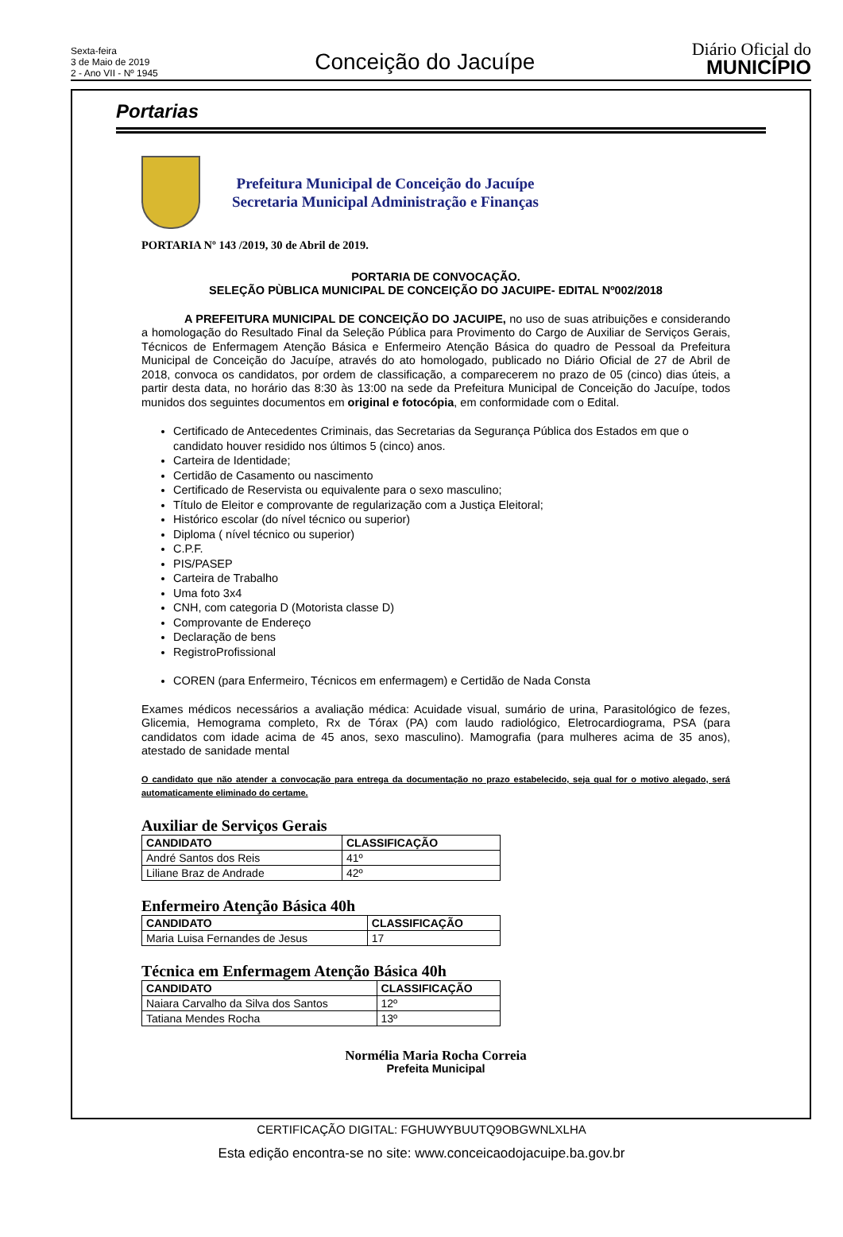Sexta-feira
3 de Maio de 2019
2 - Ano VII - Nº 1945
Conceição do Jacuípe
Diário Oficial do
MUNICÍPIO
Portarias
Prefeitura Municipal de Conceição do Jacuípe
Secretaria Municipal Administração e Finanças
PORTARIA Nº 143 /2019, 30 de Abril de 2019.
PORTARIA DE CONVOCAÇÃO.
SELEÇÃO PÙBLICA MUNICIPAL DE CONCEIÇÃO DO JACUIPE- EDITAL Nº002/2018
A PREFEITURA MUNICIPAL DE CONCEIÇÃO DO JACUIPE, no uso de suas atribuições e considerando a homologação do Resultado Final da Seleção Pública para Provimento do Cargo de Auxiliar de Serviços Gerais, Técnicos de Enfermagem Atenção Básica e Enfermeiro Atenção Básica do quadro de Pessoal da Prefeitura Municipal de Conceição do Jacuípe, através do ato homologado, publicado no Diário Oficial de 27 de Abril de 2018, convoca os candidatos, por ordem de classificação, a comparecerem no prazo de 05 (cinco) dias úteis, a partir desta data, no horário das 8:30 às 13:00 na sede da Prefeitura Municipal de Conceição do Jacuípe, todos munidos dos seguintes documentos em original e fotocópia, em conformidade com o Edital.
Certificado de Antecedentes Criminais, das Secretarias da Segurança Pública dos Estados em que o candidato houver residido nos últimos 5 (cinco) anos.
Carteira de Identidade;
Certidão de Casamento ou nascimento
Certificado de Reservista ou equivalente para o sexo masculino;
Título de Eleitor e comprovante de regularização com a Justiça Eleitoral;
Histórico escolar (do nível técnico ou superior)
Diploma ( nível técnico ou superior)
C.P.F.
PIS/PASEP
Carteira de Trabalho
Uma foto 3x4
CNH, com categoria D (Motorista classe D)
Comprovante de Endereço
Declaração de bens
RegistroProfissional
COREN (para Enfermeiro, Técnicos em enfermagem) e Certidão de Nada Consta
Exames médicos necessários a avaliação médica: Acuidade visual, sumário de urina, Parasitológico de fezes, Glicemia, Hemograma completo, Rx de Tórax (PA) com laudo radiológico, Eletrocardiograma, PSA (para candidatos com idade acima de 45 anos, sexo masculino). Mamografia (para mulheres acima de 35 anos), atestado de sanidade mental
O candidato que não atender a convocação para entrega da documentação no prazo estabelecido, seja qual for o motivo alegado, será automaticamente eliminado do certame.
Auxiliar de Serviços Gerais
| CANDIDATO | CLASSIFICAÇÃO |
| --- | --- |
| André Santos dos Reis | 41º |
| Liliane Braz de Andrade | 42º |
Enfermeiro Atenção Básica 40h
| CANDIDATO | CLASSIFICAÇÃO |
| --- | --- |
| Maria Luisa Fernandes de Jesus | 17 |
Técnica em Enfermagem Atenção Básica 40h
| CANDIDATO | CLASSIFICAÇÃO |
| --- | --- |
| Naiara Carvalho da Silva dos Santos | 12º |
| Tatiana Mendes Rocha | 13º |
Normélia Maria Rocha Correia
Prefeita Municipal
CERTIFICAÇÃO DIGITAL: FGHUWYBUUTQ9OBGWNLXLHA
Esta edição encontra-se no site: www.conceicaodojacuipe.ba.gov.br